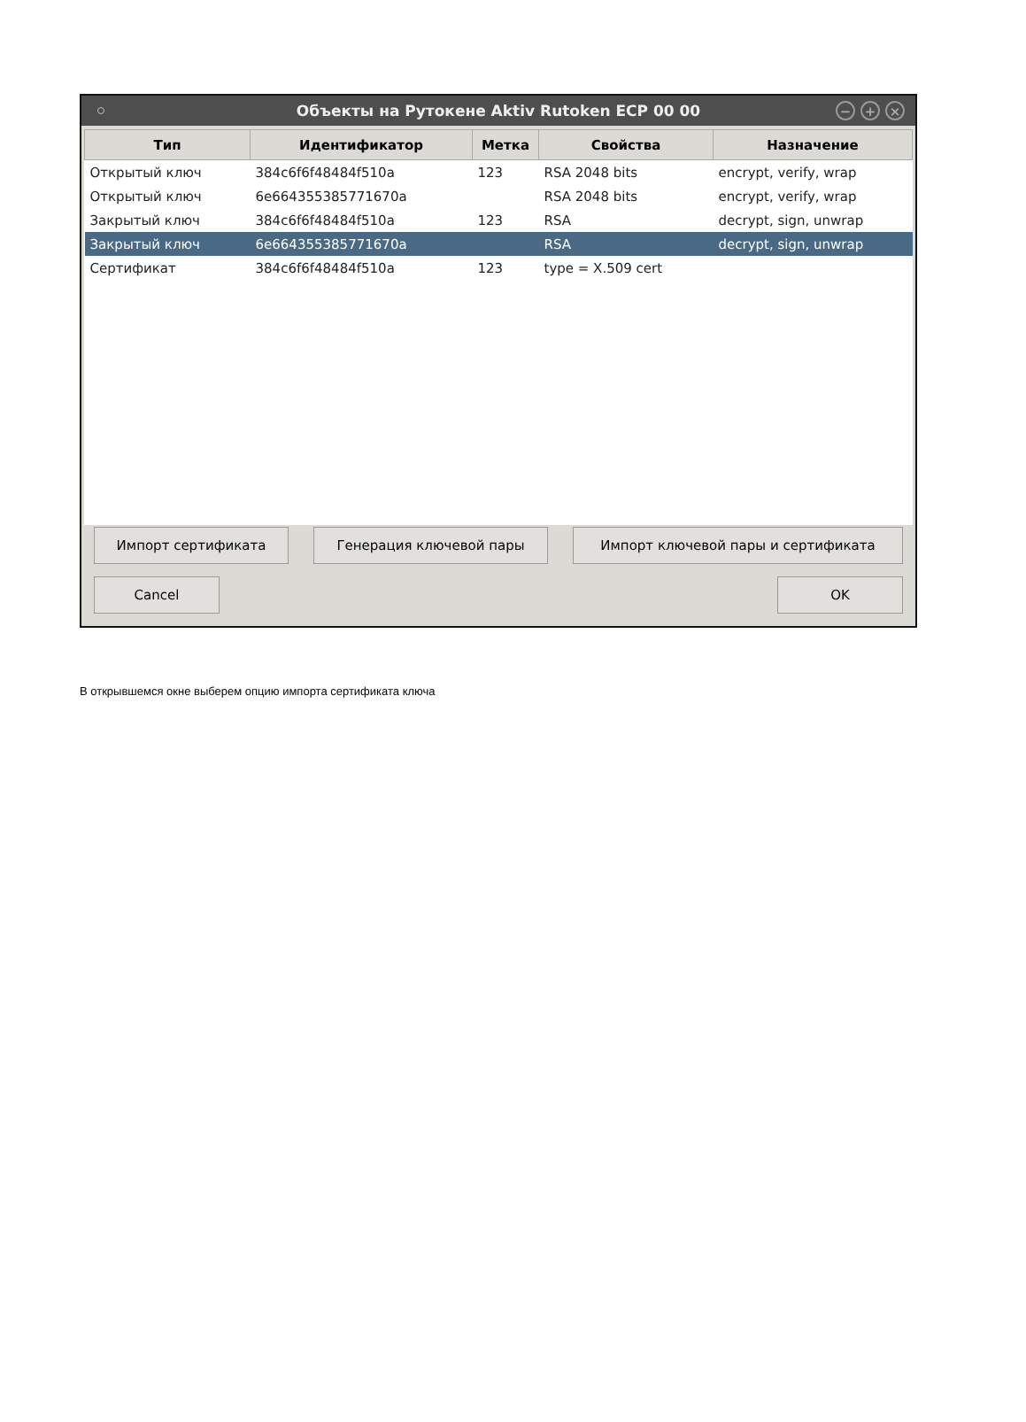Объекты на Рутокене Aktiv Rutoken ECP 00 00
− + ×
| Тип | Идентификатор | Метка | Свойства | Назначение |
| --- | --- | --- | --- | --- |
| Открытый ключ | 384c6f6f48484f510a | 123 | RSA 2048 bits | encrypt, verify, wrap |
| Открытый ключ | 6e664355385771670a | | RSA 2048 bits | encrypt, verify, wrap |
| Закрытый ключ | 384c6f6f48484f510a | 123 | RSA | decrypt, sign, unwrap |
| Закрытый ключ | 6e664355385771670a | | RSA | decrypt, sign, unwrap |
| Сертификат | 384c6f6f48484f510a | 123 | type = X.509 cert | |
Импорт сертификата Генерация ключевой пары Импорт ключевой пары и сертификата
Cancel OK
В открывшемся окне выберем опцию импорта сертификата ключа